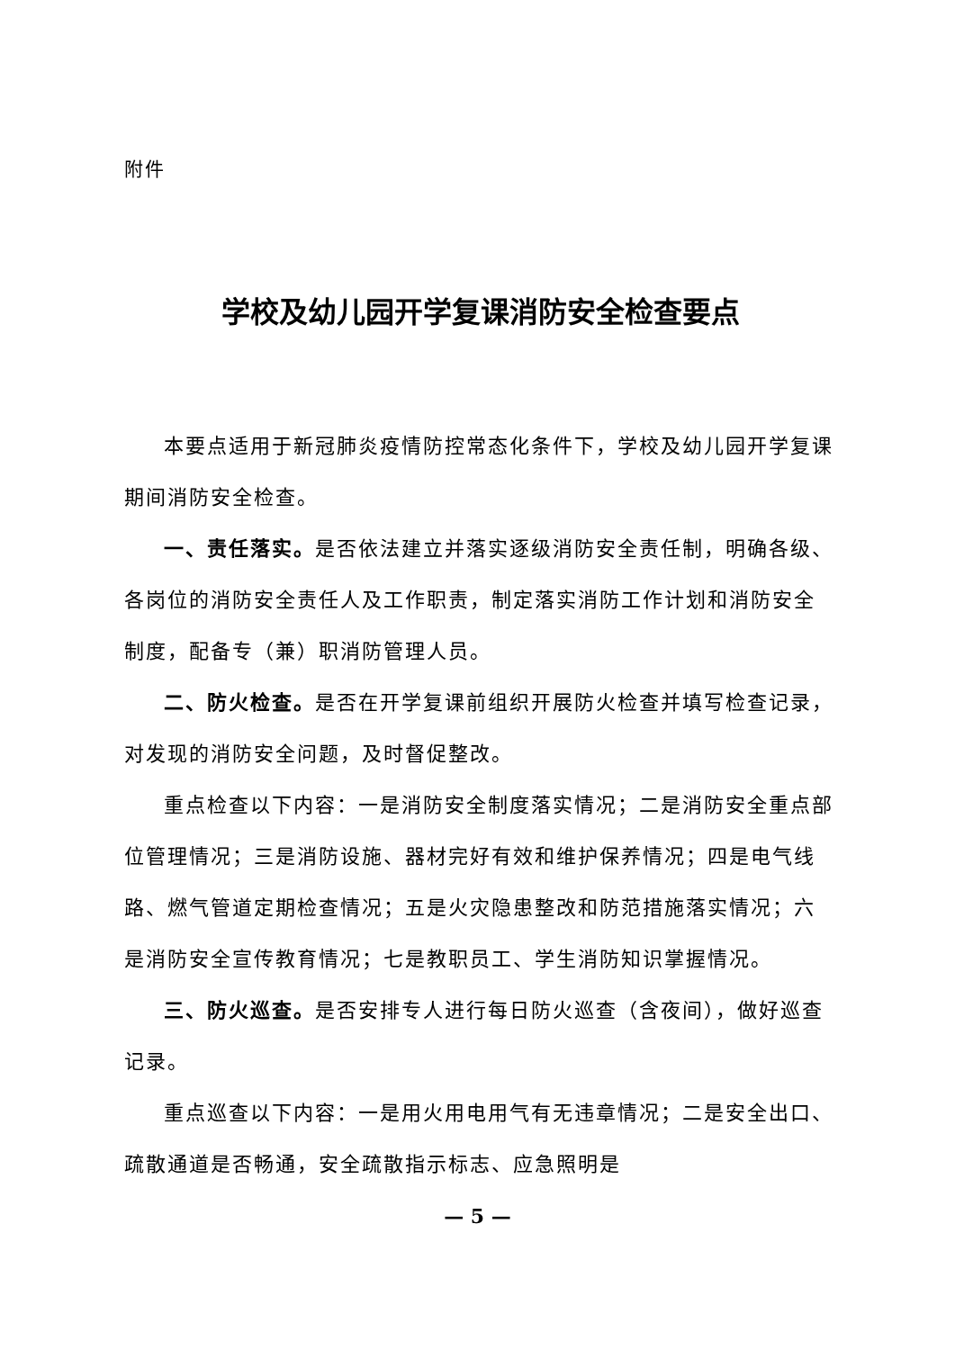附件
学校及幼儿园开学复课消防安全检查要点
本要点适用于新冠肺炎疫情防控常态化条件下，学校及幼儿园开学复课期间消防安全检查。
一、责任落实。是否依法建立并落实逐级消防安全责任制，明确各级、各岗位的消防安全责任人及工作职责，制定落实消防工作计划和消防安全制度，配备专（兼）职消防管理人员。
二、防火检查。是否在开学复课前组织开展防火检查并填写检查记录，对发现的消防安全问题，及时督促整改。
重点检查以下内容：一是消防安全制度落实情况；二是消防安全重点部位管理情况；三是消防设施、器材完好有效和维护保养情况；四是电气线路、燃气管道定期检查情况；五是火灾隐患整改和防范措施落实情况；六是消防安全宣传教育情况；七是教职员工、学生消防知识掌握情况。
三、防火巡查。是否安排专人进行每日防火巡查（含夜间），做好巡查记录。
重点巡查以下内容：一是用火用电用气有无违章情况；二是安全出口、疏散通道是否畅通，安全疏散指示标志、应急照明是
— 5 —